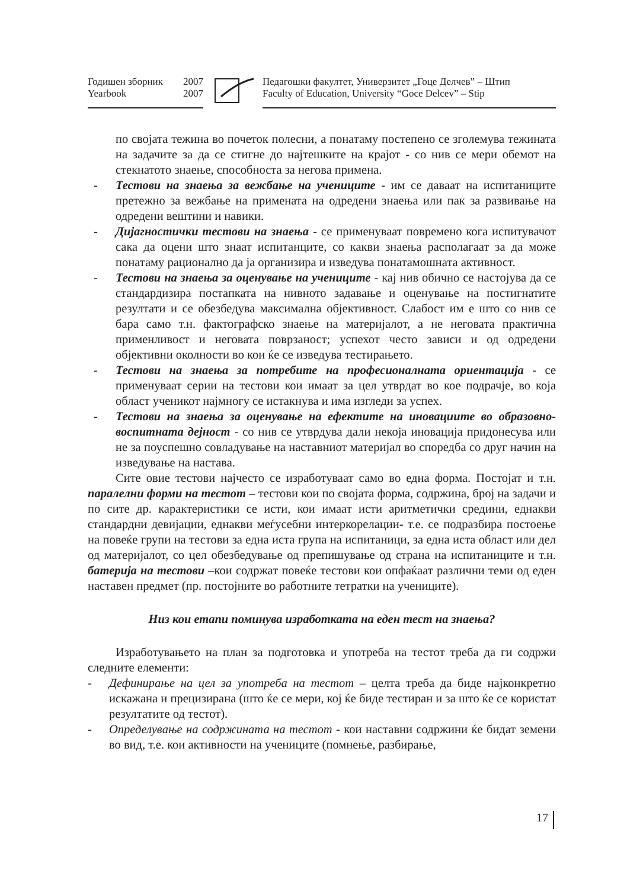Годишен зборник 2007
Yearbook 2007
Педагошки факултет, Универзитет „Гоце Делчев” – Штип
Faculty of Education, University “Goce Delcev” – Stip
по својата тежина во почеток полесни, а понатаму постепено се зголемува тежината на задачите за да се стигне до најтешките на крајот - со нив се мери обемот на стекнатото знаење, способноста за негова примена.
- Тестови на знаења за вежбање на учениците - им се даваат на испитаниците претежно за вежбање на примената на одредени знаења или пак за развивање на одредени вештини и навики.
- Дијагностички тестови на знаења - се применуваат повремено кога испитувачот сака да оцени што знаат испитанците, со какви знаења располагаат за да може понатаму рационално да ја организира и изведува понатамошната активност.
- Тестови на знаења за оценување на учениците - кај нив обично се настојува да се стандардизира постапката на нивното задавање и оценување на постигнатите резултати и се обезбедува максимална објективност. Слабост им е што со нив се бара само т.н. фактографско знаење на материјалот, а не неговата практична применливост и неговата поврзаност; успехот често зависи и од одредени објективни околности во кои ќе се изведува тестирањето.
- Тестови на знаења за потребите на професионалната ориентација - се применуваат серии на тестови кои имаат за цел утврдат во кое подрачје, во која област ученикот најмногу се истакнува и има изгледи за успех.
- Тестови на знаења за оценување на ефектите на иновациите во образовно-воспитната дејност - со нив се утврдува дали некоја иновација придонесува или не за поуспешно совладување на наставниот материјал во споредба со друг начин на изведување на настава.
Сите овие тестови најчесто се изработуваат само во една форма. Постојат и т.н. паралелни форми на тестот – тестови кои по својата форма, содржина, број на задачи и по сите др. карактеристики се исти, кои имаат исти аритметички средини, еднакви стандардни девијации, еднакви меѓусебни интеркорелации- т.е. се подразбира постоење на повеќе групи на тестови за една иста група на испитаници, за една иста област или дел од материјалот, со цел обезбедување од препишување од страна на испитаниците и т.н. батерија на тестови –кои содржат повеќе тестови кои опфаќаат различни теми од еден наставен предмет (пр. постојните во работните тетратки на учениците).
Низ кои етапи поминува изработката на еден тест на знаења?
Изработувањето на план за подготовка и употреба на тестот треба да ги содржи следните елементи:
- Дефинирање на цел за употреба на тестот – целта треба да биде најконкретно искажана и прецизирана (што ќе се мери, кој ќе биде тестиран и за што ќе се користат резултатите од тестот).
- Определување на содржината на тестот - кои наставни содржини ќе бидат земени во вид, т.е. кои активности на учениците (помнење, разбирање,
17